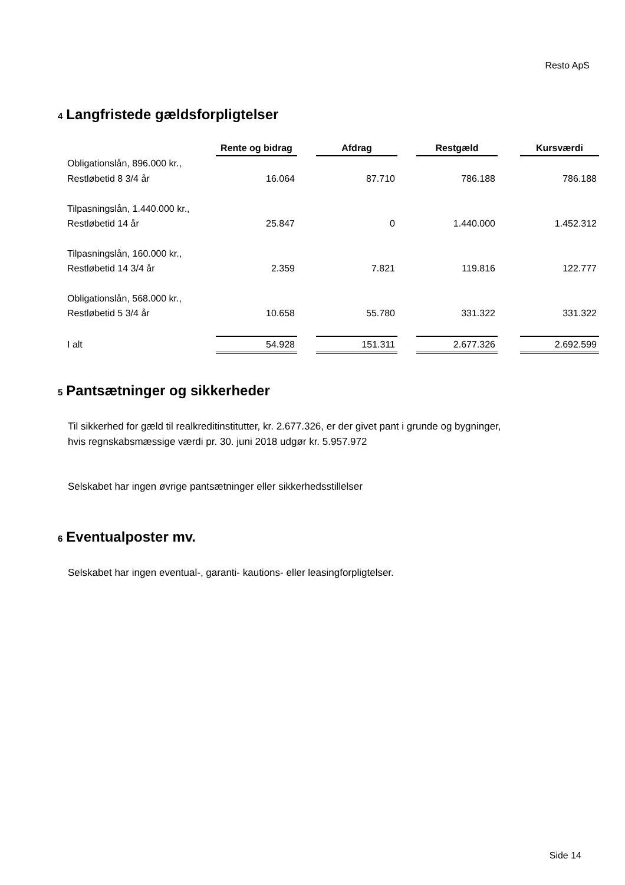Resto ApS
4 Langfristede gældsforpligtelser
| | Rente og bidrag | | Afdrag | | Restgæld | | Kursværdi |
| --- | --- | --- | --- | --- | --- | --- | --- |
| Obligationslån, 896.000 kr., | | | | | | | |
| Restløbetid 8 3/4 år | 16.064 | | 87.710 | | 786.188 | | 786.188 |
| Tilpasningslån, 1.440.000 kr., | | | | | | | |
| Restløbetid 14 år | 25.847 | | 0 | | 1.440.000 | | 1.452.312 |
| Tilpasningslån, 160.000 kr., | | | | | | | |
| Restløbetid 14 3/4 år | 2.359 | | 7.821 | | 119.816 | | 122.777 |
| Obligationslån, 568.000 kr., | | | | | | | |
| Restløbetid 5 3/4 år | 10.658 | | 55.780 | | 331.322 | | 331.322 |
| I alt | 54.928 | | 151.311 | | 2.677.326 | | 2.692.599 |
5 Pantsætninger og sikkerheder
Til sikkerhed for gæld til realkreditinstitutter, kr. 2.677.326, er der givet pant i grunde og bygninger,
hvis regnskabsmæssige værdi pr. 30. juni 2018 udgør kr. 5.957.972
Selskabet har ingen øvrige pantsætninger eller sikkerhedsstillelser
6 Eventualposter mv.
Selskabet har ingen eventual-, garanti- kautions- eller leasingforpligtelser.
Side 14